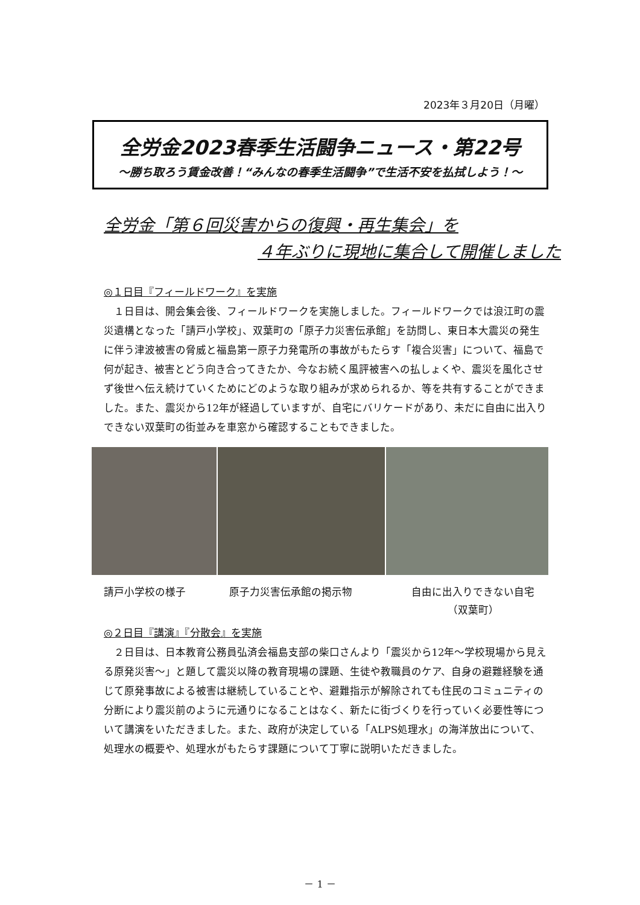2023年３月20日（月曜）
全労金2023春季生活闘争ニュース・第22号
～勝ち取ろう賃金改善！“みんなの春季生活闘争”で生活不安を払拭しよう！～
全労金「第６回災害からの復興・再生集会」を
４年ぶりに現地に集合して開催しました
◎１日目『フィールドワーク』を実施
１日目は、開会集会後、フィールドワークを実施しました。フィールドワークでは浪江町の震災遺構となった「請戸小学校」、双葉町の「原子力災害伝承館」を訪問し、東日本大震災の発生に伴う津波被害の脅威と福島第一原子力発電所の事故がもたらす「複合災害」について、福島で何が起き、被害とどう向き合ってきたか、今なお続く風評被害への払しょくや、震災を風化させず後世へ伝え続けていくためにどのような取り組みが求められるか、等を共有することができました。また、震災から12年が経過していますが、自宅にバリケードがあり、未だに自由に出入りできない双葉町の街並みを車窓から確認することもできました。
請戸小学校の様子 原子力災害伝承館の掲示物 自由に出入りできない自宅
（双葉町）
◎２日目『講演』『分散会』を実施
２日目は、日本教育公務員弘済会福島支部の柴口さんより「震災から12年～学校現場から見える原発災害～」と題して震災以降の教育現場の課題、生徒や教職員のケア、自身の避難経験を通じて原発事故による被害は継続していることや、避難指示が解除されても住民のコミュニティの分断により震災前のように元通りになることはなく、新たに街づくりを行っていく必要性等について講演をいただきました。また、政府が決定している「ALPS処理水」の海洋放出について、処理水の概要や、処理水がもたらす課題について丁寧に説明いただきました。
－ 1 －